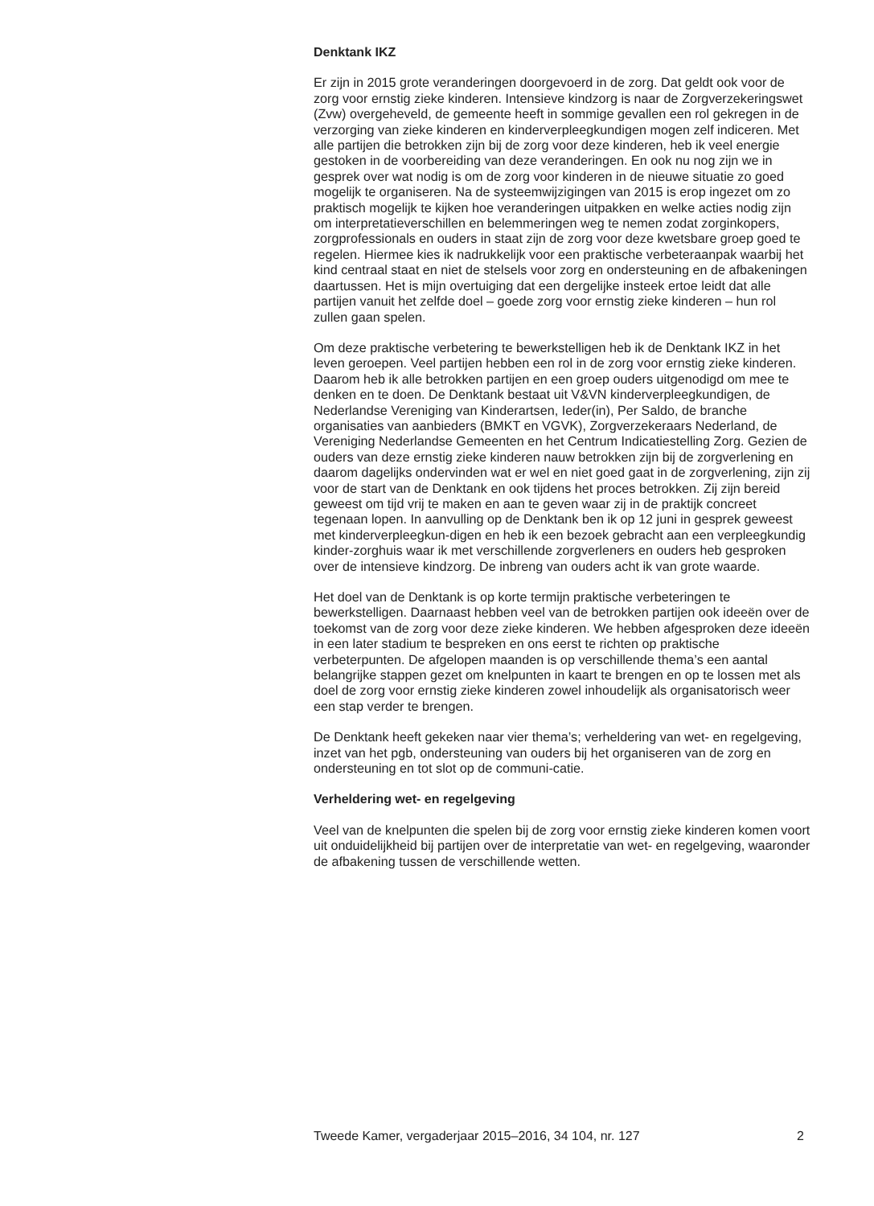Denktank IKZ
Er zijn in 2015 grote veranderingen doorgevoerd in de zorg. Dat geldt ook voor de zorg voor ernstig zieke kinderen. Intensieve kindzorg is naar de Zorgverzekeringswet (Zvw) overgeheveld, de gemeente heeft in sommige gevallen een rol gekregen in de verzorging van zieke kinderen en kinderverpleegkundigen mogen zelf indiceren. Met alle partijen die betrokken zijn bij de zorg voor deze kinderen, heb ik veel energie gestoken in de voorbereiding van deze veranderingen. En ook nu nog zijn we in gesprek over wat nodig is om de zorg voor kinderen in de nieuwe situatie zo goed mogelijk te organiseren. Na de systeemwijzigingen van 2015 is erop ingezet om zo praktisch mogelijk te kijken hoe veranderingen uitpakken en welke acties nodig zijn om interpretatieverschillen en belemmeringen weg te nemen zodat zorginkopers, zorgprofessionals en ouders in staat zijn de zorg voor deze kwetsbare groep goed te regelen. Hiermee kies ik nadrukkelijk voor een praktische verbeteraanpak waarbij het kind centraal staat en niet de stelsels voor zorg en ondersteuning en de afbakeningen daartussen. Het is mijn overtuiging dat een dergelijke insteek ertoe leidt dat alle partijen vanuit het zelfde doel – goede zorg voor ernstig zieke kinderen – hun rol zullen gaan spelen.
Om deze praktische verbetering te bewerkstelligen heb ik de Denktank IKZ in het leven geroepen. Veel partijen hebben een rol in de zorg voor ernstig zieke kinderen. Daarom heb ik alle betrokken partijen en een groep ouders uitgenodigd om mee te denken en te doen. De Denktank bestaat uit V&VN kinderverpleegkundigen, de Nederlandse Vereniging van Kinderartsen, Ieder(in), Per Saldo, de branche organisaties van aanbieders (BMKT en VGVK), Zorgverzekeraars Nederland, de Vereniging Nederlandse Gemeenten en het Centrum Indicatiestelling Zorg. Gezien de ouders van deze ernstig zieke kinderen nauw betrokken zijn bij de zorgverlening en daarom dagelijks ondervinden wat er wel en niet goed gaat in de zorgverlening, zijn zij voor de start van de Denktank en ook tijdens het proces betrokken. Zij zijn bereid geweest om tijd vrij te maken en aan te geven waar zij in de praktijk concreet tegenaan lopen. In aanvulling op de Denktank ben ik op 12 juni in gesprek geweest met kinderverpleegkun-digen en heb ik een bezoek gebracht aan een verpleegkundig kinder-zorghuis waar ik met verschillende zorgverleners en ouders heb gesproken over de intensieve kindzorg. De inbreng van ouders acht ik van grote waarde.
Het doel van de Denktank is op korte termijn praktische verbeteringen te bewerkstelligen. Daarnaast hebben veel van de betrokken partijen ook ideeën over de toekomst van de zorg voor deze zieke kinderen. We hebben afgesproken deze ideeën in een later stadium te bespreken en ons eerst te richten op praktische verbeterpunten. De afgelopen maanden is op verschillende thema’s een aantal belangrijke stappen gezet om knelpunten in kaart te brengen en op te lossen met als doel de zorg voor ernstig zieke kinderen zowel inhoudelijk als organisatorisch weer een stap verder te brengen.
De Denktank heeft gekeken naar vier thema’s; verheldering van wet- en regelgeving, inzet van het pgb, ondersteuning van ouders bij het organiseren van de zorg en ondersteuning en tot slot op de communi-catie.
Verheldering wet- en regelgeving
Veel van de knelpunten die spelen bij de zorg voor ernstig zieke kinderen komen voort uit onduidelijkheid bij partijen over de interpretatie van wet- en regelgeving, waaronder de afbakening tussen de verschillende wetten.
Tweede Kamer, vergaderjaar 2015–2016, 34 104, nr. 127 2